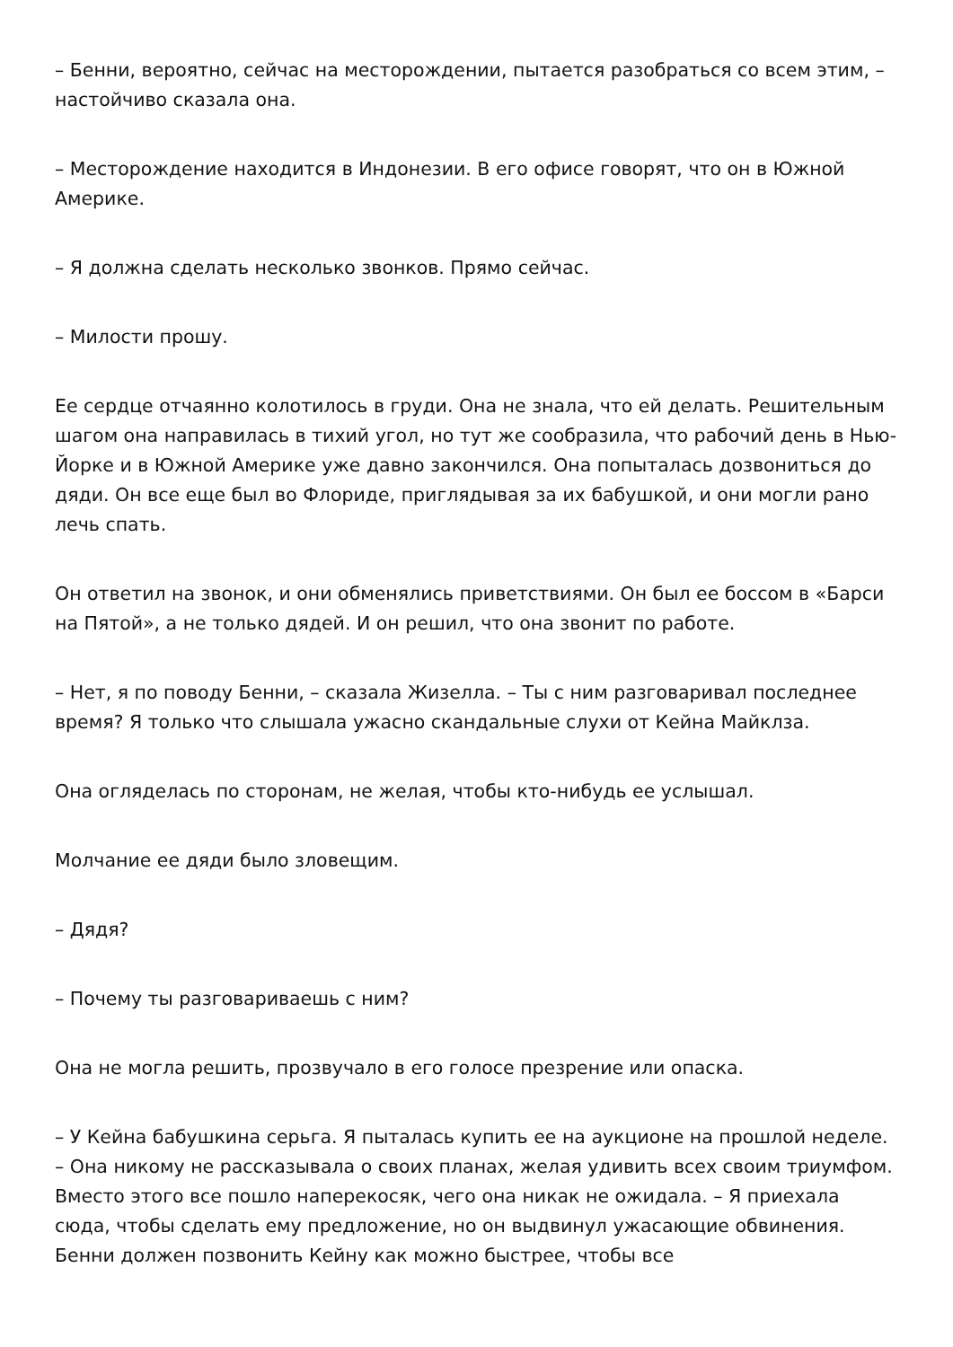– Бенни, вероятно, сейчас на месторождении, пытается разобраться со всем этим, – настойчиво сказала она.
– Месторождение находится в Индонезии. В его офисе говорят, что он в Южной Америке.
– Я должна сделать несколько звонков. Прямо сейчас.
– Милости прошу.
Ее сердце отчаянно колотилось в груди. Она не знала, что ей делать. Решительным шагом она направилась в тихий угол, но тут же сообразила, что рабочий день в Нью-Йорке и в Южной Америке уже давно закончился. Она попыталась дозвониться до дяди. Он все еще был во Флориде, приглядывая за их бабушкой, и они могли рано лечь спать.
Он ответил на звонок, и они обменялись приветствиями. Он был ее боссом в «Барси на Пятой», а не только дядей. И он решил, что она звонит по работе.
– Нет, я по поводу Бенни, – сказала Жизелла. – Ты с ним разговаривал последнее время? Я только что слышала ужасно скандальные слухи от Кейна Майклза.
Она огляделась по сторонам, не желая, чтобы кто-нибудь ее услышал.
Молчание ее дяди было зловещим.
– Дядя?
– Почему ты разговариваешь с ним?
Она не могла решить, прозвучало в его голосе презрение или опаска.
– У Кейна бабушкина серьга. Я пыталась купить ее на аукционе на прошлой неделе. – Она никому не рассказывала о своих планах, желая удивить всех своим триумфом. Вместо этого все пошло наперекосяк, чего она никак не ожидала. – Я приехала сюда, чтобы сделать ему предложение, но он выдвинул ужасающие обвинения. Бенни должен позвонить Кейну как можно быстрее, чтобы все